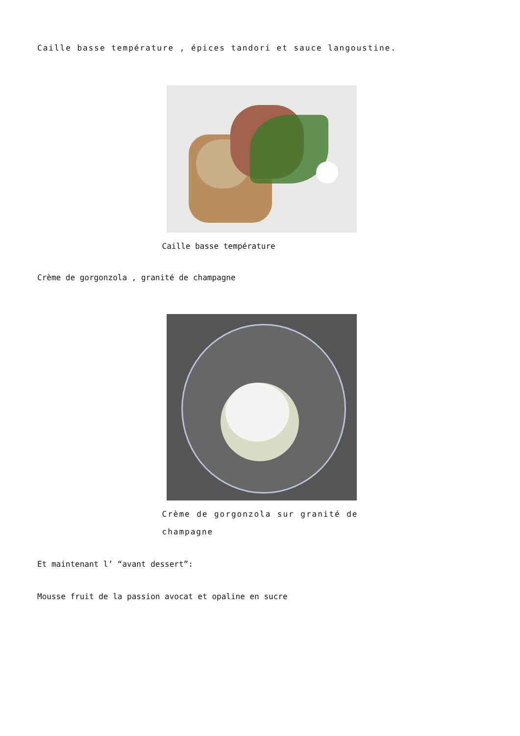Caille basse température , épices tandori et sauce langoustine.
Caille basse température
Crème de gorgonzola , granité de champagne
Crème de gorgonzola sur granité de champagne
Et maintenant l’ “avant dessert”:
Mousse fruit de la passion avocat et opaline en sucre